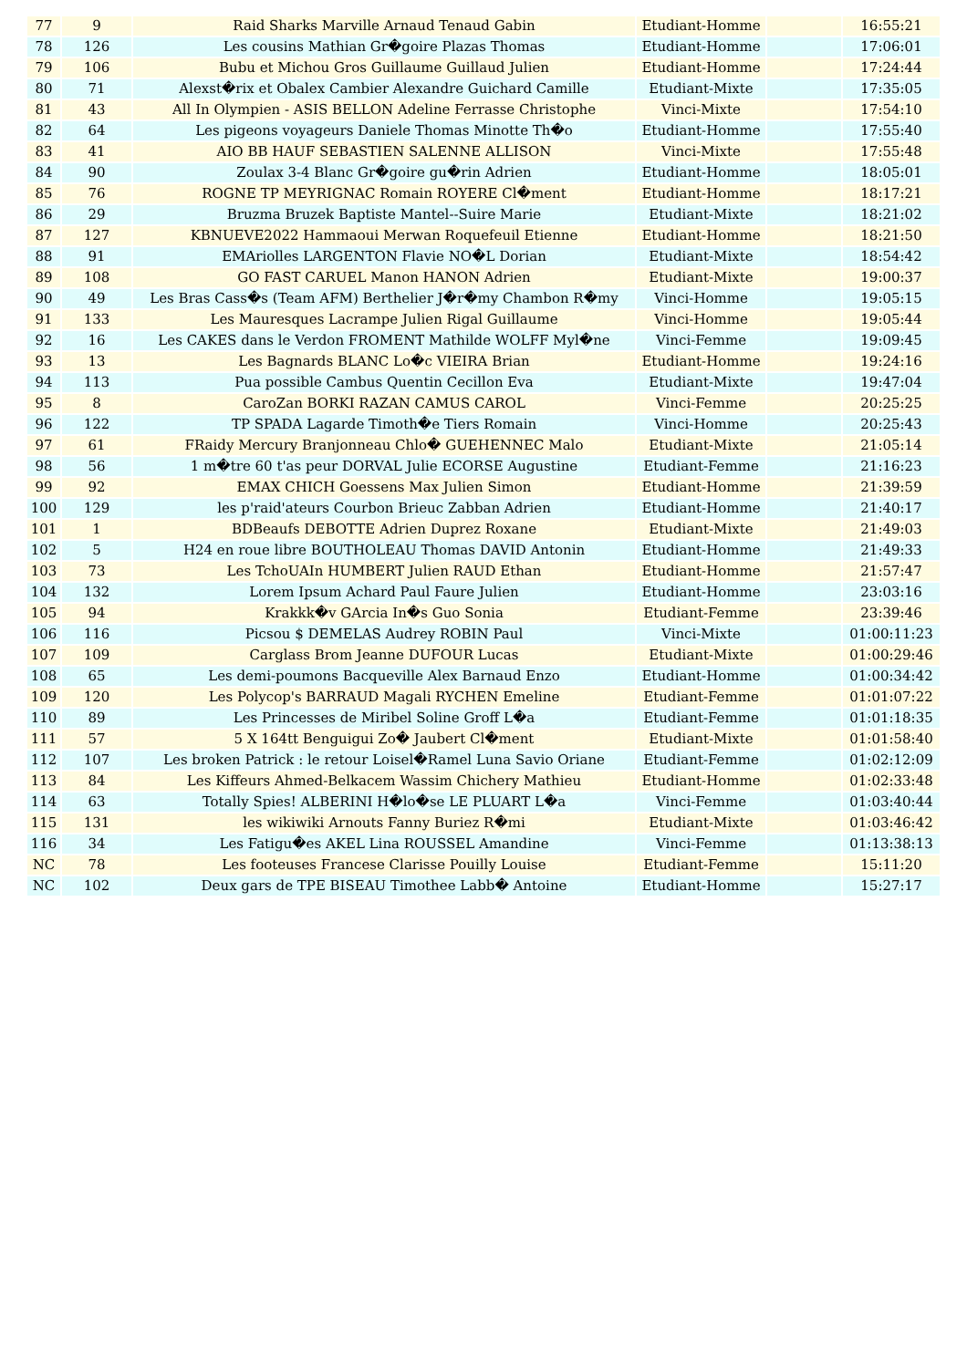| 77 | 9 | Raid Sharks Marville Arnaud Tenaud Gabin | Etudiant-Homme | | 16:55:21 |
| 78 | 126 | Les cousins Mathian Gr�goire Plazas Thomas | Etudiant-Homme | | 17:06:01 |
| 79 | 106 | Bubu et Michou Gros Guillaume Guillaud Julien | Etudiant-Homme | | 17:24:44 |
| 80 | 71 | Alexst�rix et Obalex Cambier Alexandre Guichard Camille | Etudiant-Mixte | | 17:35:05 |
| 81 | 43 | All In Olympien - ASIS BELLON Adeline Ferrasse Christophe | Vinci-Mixte | | 17:54:10 |
| 82 | 64 | Les pigeons voyageurs Daniele Thomas Minotte Th�o | Etudiant-Homme | | 17:55:40 |
| 83 | 41 | AIO BB HAUF SEBASTIEN SALENNE ALLISON | Vinci-Mixte | | 17:55:48 |
| 84 | 90 | Zoulax 3-4 Blanc Gr�goire gu�rin Adrien | Etudiant-Homme | | 18:05:01 |
| 85 | 76 | ROGNE TP MEYRIGNAC Romain ROYERE Cl�ment | Etudiant-Homme | | 18:17:21 |
| 86 | 29 | Bruzma Bruzek Baptiste Mantel--Suire Marie | Etudiant-Mixte | | 18:21:02 |
| 87 | 127 | KBNUEVE2022 Hammaoui Merwan Roquefeuil Etienne | Etudiant-Homme | | 18:21:50 |
| 88 | 91 | EMAriolles LARGENTON Flavie NO�L Dorian | Etudiant-Mixte | | 18:54:42 |
| 89 | 108 | GO FAST CARUEL Manon HANON Adrien | Etudiant-Mixte | | 19:00:37 |
| 90 | 49 | Les Bras Cass�s (Team AFM) Berthelier J�r�my Chambon R�my | Vinci-Homme | | 19:05:15 |
| 91 | 133 | Les Mauresques Lacrampe Julien Rigal Guillaume | Vinci-Homme | | 19:05:44 |
| 92 | 16 | Les CAKES dans le Verdon FROMENT Mathilde WOLFF Myl�ne | Vinci-Femme | | 19:09:45 |
| 93 | 13 | Les Bagnards BLANC Lo�c VIEIRA Brian | Etudiant-Homme | | 19:24:16 |
| 94 | 113 | Pua possible Cambus Quentin Cecillon Eva | Etudiant-Mixte | | 19:47:04 |
| 95 | 8 | CaroZan BORKI RAZAN CAMUS CAROL | Vinci-Femme | | 20:25:25 |
| 96 | 122 | TP SPADA Lagarde Timoth�e Tiers Romain | Vinci-Homme | | 20:25:43 |
| 97 | 61 | FRaidy Mercury Branjonneau Chlo� GUEHENNEC Malo | Etudiant-Mixte | | 21:05:14 |
| 98 | 56 | 1 m�tre 60 t'as peur DORVAL Julie ECORSE Augustine | Etudiant-Femme | | 21:16:23 |
| 99 | 92 | EMAX CHICH Goessens Max Julien Simon | Etudiant-Homme | | 21:39:59 |
| 100 | 129 | les p'raid'ateurs Courbon Brieuc Zabban Adrien | Etudiant-Homme | | 21:40:17 |
| 101 | 1 | BDBeaufs DEBOTTE Adrien Duprez Roxane | Etudiant-Mixte | | 21:49:03 |
| 102 | 5 | H24 en roue libre BOUTHOLEAU Thomas DAVID Antonin | Etudiant-Homme | | 21:49:33 |
| 103 | 73 | Les TchoUAIn HUMBERT Julien RAUD Ethan | Etudiant-Homme | | 21:57:47 |
| 104 | 132 | Lorem Ipsum Achard Paul Faure Julien | Etudiant-Homme | | 23:03:16 |
| 105 | 94 | Krakkk�v GArcia In�s Guo Sonia | Etudiant-Femme | | 23:39:46 |
| 106 | 116 | Picsou $ DEMELAS Audrey ROBIN Paul | Vinci-Mixte | | 01:00:11:23 |
| 107 | 109 | Carglass Brom Jeanne DUFOUR Lucas | Etudiant-Mixte | | 01:00:29:46 |
| 108 | 65 | Les demi-poumons Bacqueville Alex Barnaud Enzo | Etudiant-Homme | | 01:00:34:42 |
| 109 | 120 | Les Polycop's BARRAUD Magali RYCHEN Emeline | Etudiant-Femme | | 01:01:07:22 |
| 110 | 89 | Les Princesses de Miribel Soline Groff L�a | Etudiant-Femme | | 01:01:18:35 |
| 111 | 57 | 5 X 164tt Benguigui Zo� Jaubert Cl�ment | Etudiant-Mixte | | 01:01:58:40 |
| 112 | 107 | Les broken Patrick : le retour Loisel�Ramel Luna Savio Oriane | Etudiant-Femme | | 01:02:12:09 |
| 113 | 84 | Les Kiffeurs Ahmed-Belkacem Wassim Chichery Mathieu | Etudiant-Homme | | 01:02:33:48 |
| 114 | 63 | Totally Spies! ALBERINI H�lo�se LE PLUART L�a | Vinci-Femme | | 01:03:40:44 |
| 115 | 131 | les wikiwiki Arnouts Fanny Buriez R�mi | Etudiant-Mixte | | 01:03:46:42 |
| 116 | 34 | Les Fatigu�es AKEL Lina ROUSSEL Amandine | Vinci-Femme | | 01:13:38:13 |
| NC | 78 | Les footeuses Francese Clarisse Pouilly Louise | Etudiant-Femme | | 15:11:20 |
| NC | 102 | Deux gars de TPE BISEAU Timothee Labb� Antoine | Etudiant-Homme | | 15:27:17 |